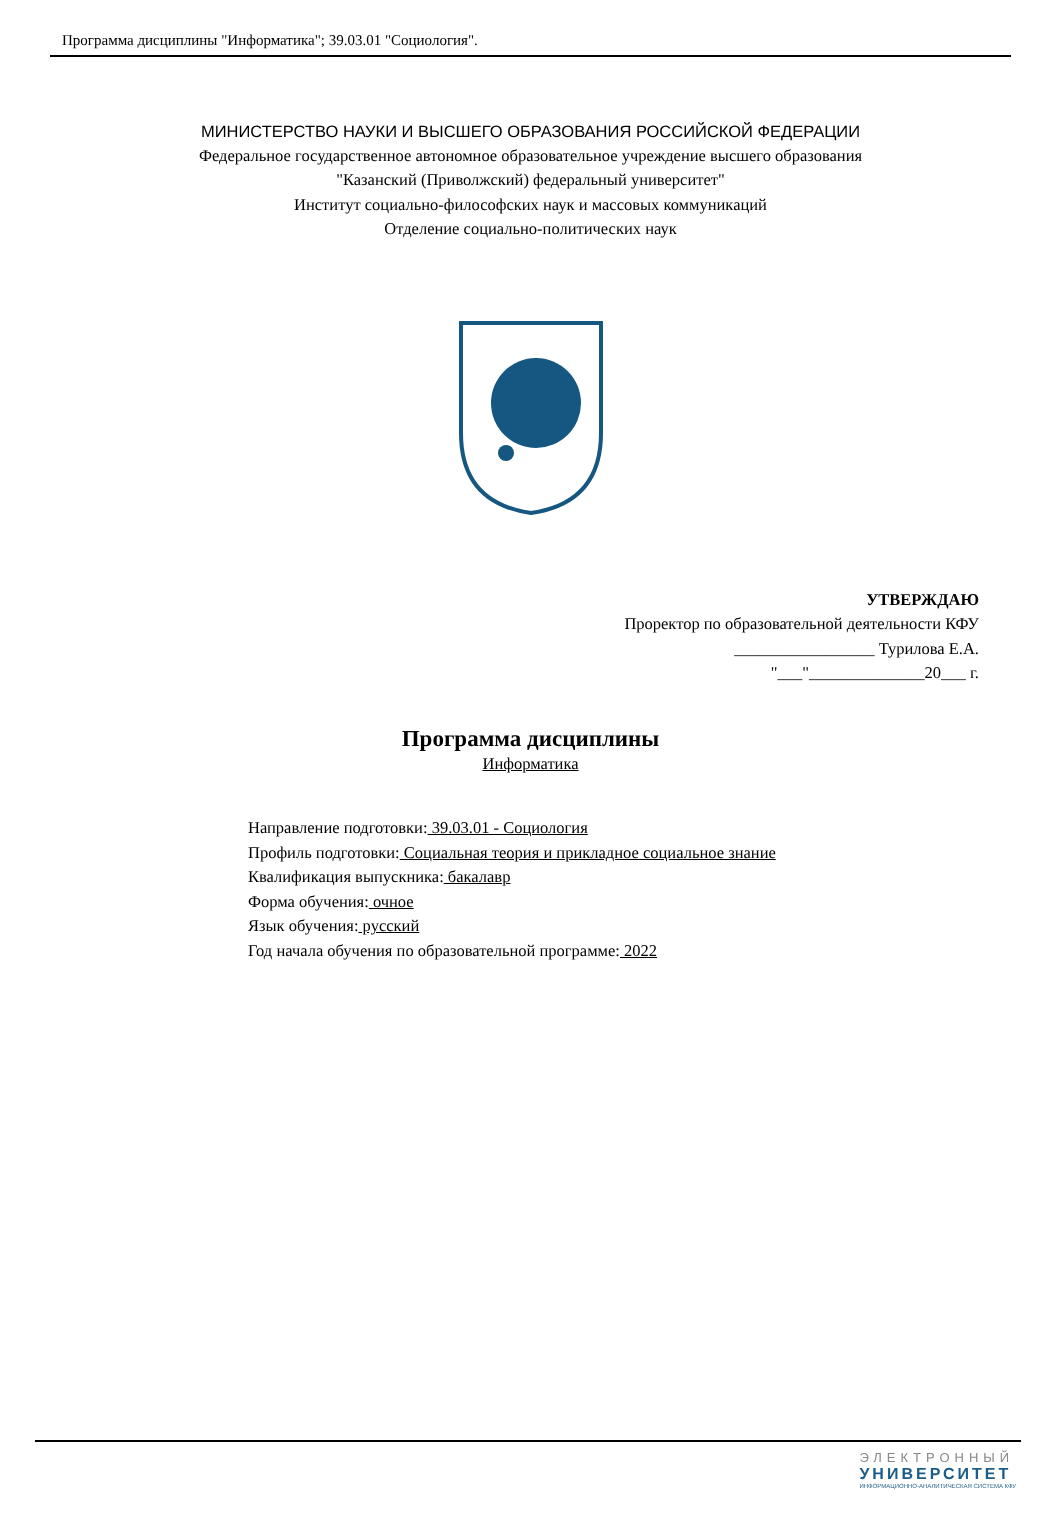Программа дисциплины "Информатика"; 39.03.01 "Социология".
МИНИСТЕРСТВО НАУКИ И ВЫСШЕГО ОБРАЗОВАНИЯ РОССИЙСКОЙ ФЕДЕРАЦИИ
Федеральное государственное автономное образовательное учреждение высшего образования
"Казанский (Приволжский) федеральный университет"
Институт социально-философских наук и массовых коммуникаций
Отделение социально-политических наук
УТВЕРЖДАЮ
Проректор по образовательной деятельности КФУ
_________________ Турилова Е.А.
"___"______________20___ г.
Программа дисциплины
Информатика
Направление подготовки: 39.03.01 - Социология
Профиль подготовки: Социальная теория и прикладное социальное знание
Квалификация выпускника: бакалавр
Форма обучения: очное
Язык обучения: русский
Год начала обучения по образовательной программе: 2022
ЭЛЕКТРОННЫЙ
УНИВЕРСИТЕТ
ИНФОРМАЦИОННО-АНАЛИТИЧЕСКАЯ СИСТЕМА КФУ